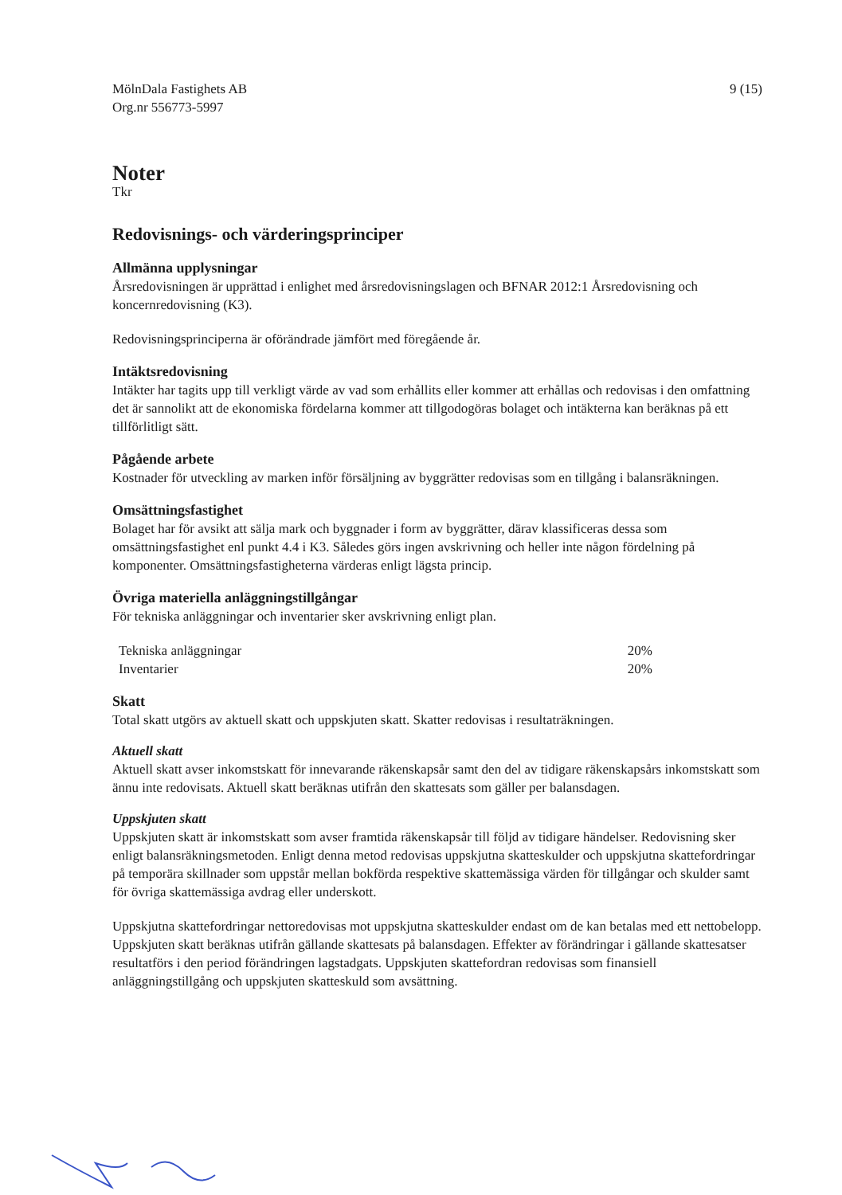MölnDala Fastighets AB
Org.nr 556773-5997
9 (15)
Noter
Tkr
Redovisnings- och värderingsprinciper
Allmänna upplysningar
Årsredovisningen är upprättad i enlighet med årsredovisningslagen och BFNAR 2012:1 Årsredovisning och koncernredovisning (K3).
Redovisningsprinciperna är oförändrade jämfört med föregående år.
Intäktsredovisning
Intäkter har tagits upp till verkligt värde av vad som erhållits eller kommer att erhållas och redovisas i den omfattning det är sannolikt att de ekonomiska fördelarna kommer att tillgodogöras bolaget och intäkterna kan beräknas på ett tillförlitligt sätt.
Pågående arbete
Kostnader för utveckling av marken inför försäljning av byggrätter redovisas som en tillgång i balansräkningen.
Omsättningsfastighet
Bolaget har för avsikt att sälja mark och byggnader i form av byggrätter, därav klassificeras dessa som omsättningsfastighet enl punkt 4.4 i K3. Således görs ingen avskrivning och heller inte någon fördelning på komponenter. Omsättningsfastigheterna värderas enligt lägsta princip.
Övriga materiella anläggningstillgångar
För tekniska anläggningar och inventarier sker avskrivning enligt plan.
| Tekniska anläggningar | 20% |
| Inventarier | 20% |
Skatt
Total skatt utgörs av aktuell skatt och uppskjuten skatt. Skatter redovisas i resultaträkningen.
Aktuell skatt
Aktuell skatt avser inkomstskatt för innevarande räkenskapsår samt den del av tidigare räkenskapsårs inkomstskatt som ännu inte redovisats. Aktuell skatt beräknas utifrån den skattesats som gäller per balansdagen.
Uppskjuten skatt
Uppskjuten skatt är inkomstskatt som avser framtida räkenskapsår till följd av tidigare händelser. Redovisning sker enligt balansräkningsmetoden. Enligt denna metod redovisas uppskjutna skatteskulder och uppskjutna skattefordringar på temporära skillnader som uppstår mellan bokförda respektive skattemässiga värden för tillgångar och skulder samt för övriga skattemässiga avdrag eller underskott.
Uppskjutna skattefordringar nettoredovisas mot uppskjutna skatteskulder endast om de kan betalas med ett nettobelopp. Uppskjuten skatt beräknas utifrån gällande skattesats på balansdagen. Effekter av förändringar i gällande skattesatser resultatförs i den period förändringen lagstadgats. Uppskjuten skattefordran redovisas som finansiell anläggningstillgång och uppskjuten skatteskuld som avsättning.